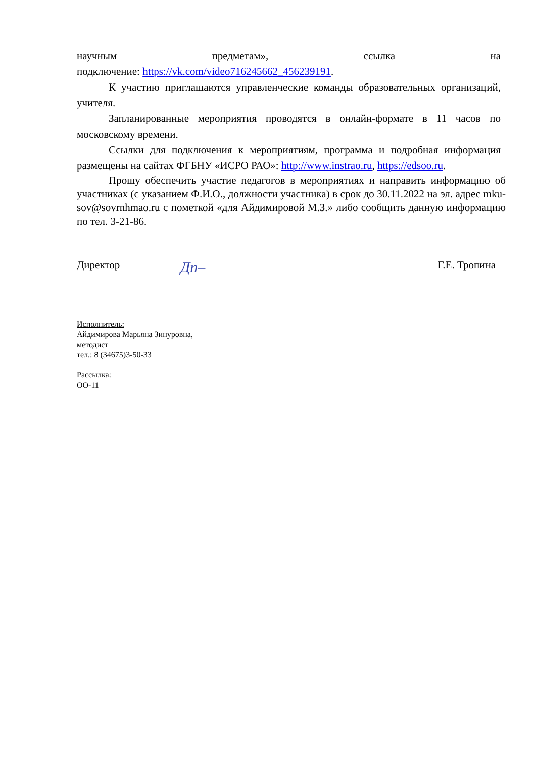научным предметам», ссылка на
подключение: https://vk.com/video716245662_456239191.
К участию приглашаются управленческие команды образовательных организаций, учителя.
Запланированные мероприятия проводятся в онлайн-формате в 11 часов по московскому времени.
Ссылки для подключения к мероприятиям, программа и подробная информация размещены на сайтах ФГБНУ «ИСРО РАО»: http://www.instrao.ru, https://edsoo.ru.
Прошу обеспечить участие педагогов в мероприятиях и направить информацию об участниках (с указанием Ф.И.О., должности участника) в срок до 30.11.2022 на эл. адрес mku-sov@sovrnhmao.ru с пометкой «для Айдимировой М.З.» либо сообщить данную информацию по тел. 3-21-86.
Директор Дп– Г.Е. Тропина
Исполнитель:
Айдимирова Марьяна Зинуровна,
методист
тел.: 8 (34675)3-50-33
Рассылка:
ОО-11